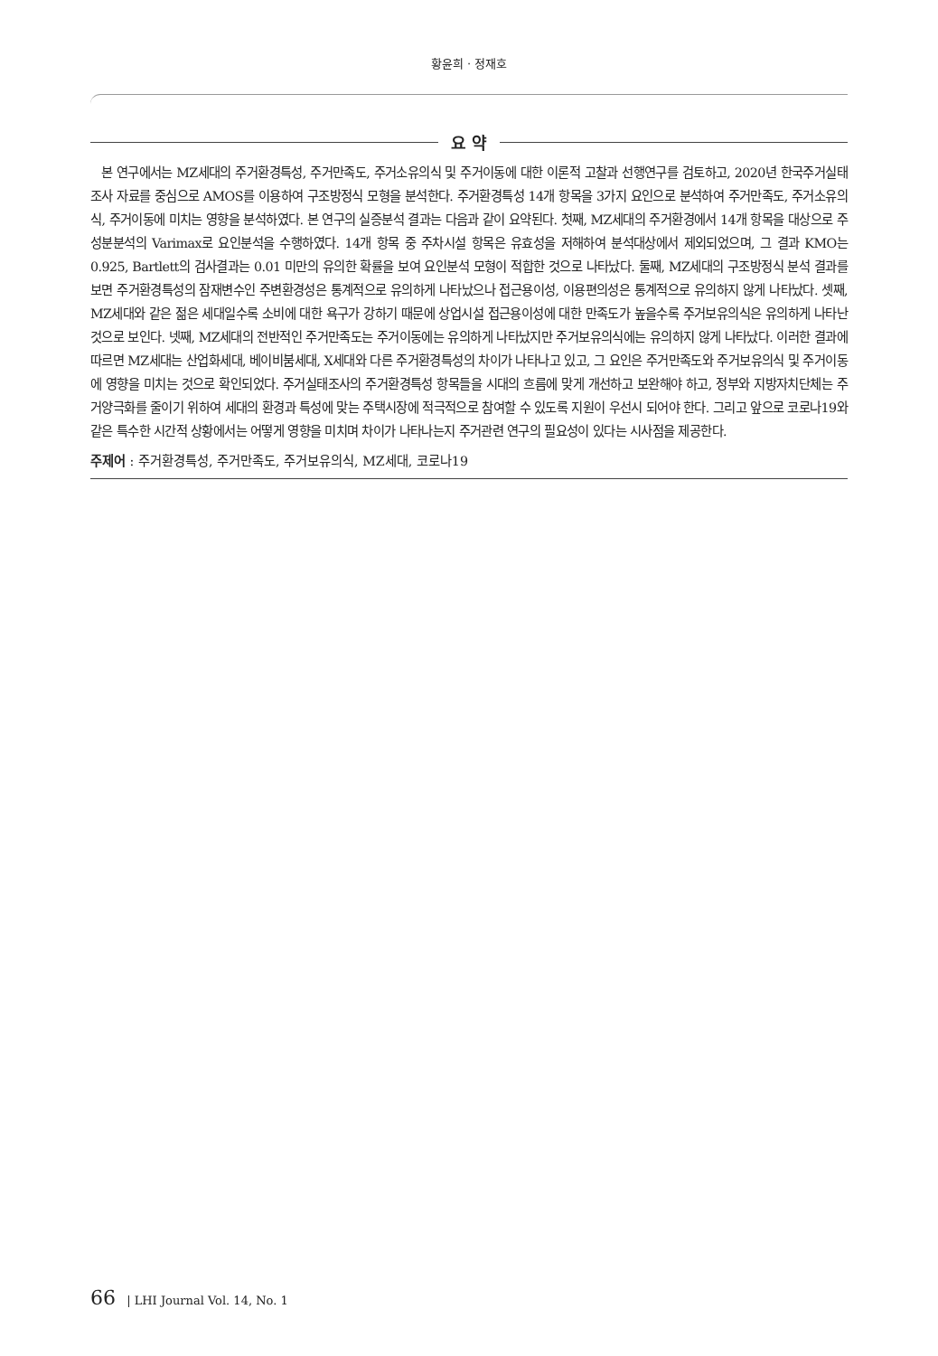황윤희 · 정재호
요 약
본 연구에서는 MZ세대의 주거환경특성, 주거만족도, 주거소유의식 및 주거이동에 대한 이론적 고찰과 선행연구를 검토하고, 2020년 한국주거실태조사 자료를 중심으로 AMOS를 이용하여 구조방정식 모형을 분석한다. 주거환경특성 14개 항목을 3가지 요인으로 분석하여 주거만족도, 주거소유의식, 주거이동에 미치는 영향을 분석하였다. 본 연구의 실증분석 결과는 다음과 같이 요약된다. 첫째, MZ세대의 주거환경에서 14개 항목을 대상으로 주성분분석의 Varimax로 요인분석을 수행하였다. 14개 항목 중 주차시설 항목은 유효성을 저해하여 분석대상에서 제외되었으며, 그 결과 KMO는 0.925, Bartlett의 검사결과는 0.01 미만의 유의한 확률을 보여 요인분석 모형이 적합한 것으로 나타났다. 둘째, MZ세대의 구조방정식 분석 결과를 보면 주거환경특성의 잠재변수인 주변환경성은 통계적으로 유의하게 나타났으나 접근용이성, 이용편의성은 통계적으로 유의하지 않게 나타났다. 셋째, MZ세대와 같은 젊은 세대일수록 소비에 대한 욕구가 강하기 때문에 상업시설 접근용이성에 대한 만족도가 높을수록 주거보유의식은 유의하게 나타난 것으로 보인다. 넷째, MZ세대의 전반적인 주거만족도는 주거이동에는 유의하게 나타났지만 주거보유의식에는 유의하지 않게 나타났다. 이러한 결과에 따르면 MZ세대는 산업화세대, 베이비붐세대, X세대와 다른 주거환경특성의 차이가 나타나고 있고, 그 요인은 주거만족도와 주거보유의식 및 주거이동에 영향을 미치는 것으로 확인되었다. 주거실태조사의 주거환경특성 항목들을 시대의 흐름에 맞게 개선하고 보완해야 하고, 정부와 지방자치단체는 주거양극화를 줄이기 위하여 세대의 환경과 특성에 맞는 주택시장에 적극적으로 참여할 수 있도록 지원이 우선시 되어야 한다. 그리고 앞으로 코로나19와 같은 특수한 시간적 상황에서는 어떻게 영향을 미치며 차이가 나타나는지 주거관련 연구의 필요성이 있다는 시사점을 제공한다.
주제어 : 주거환경특성, 주거만족도, 주거보유의식, MZ세대, 코로나19
66 | LHI Journal Vol. 14, No. 1